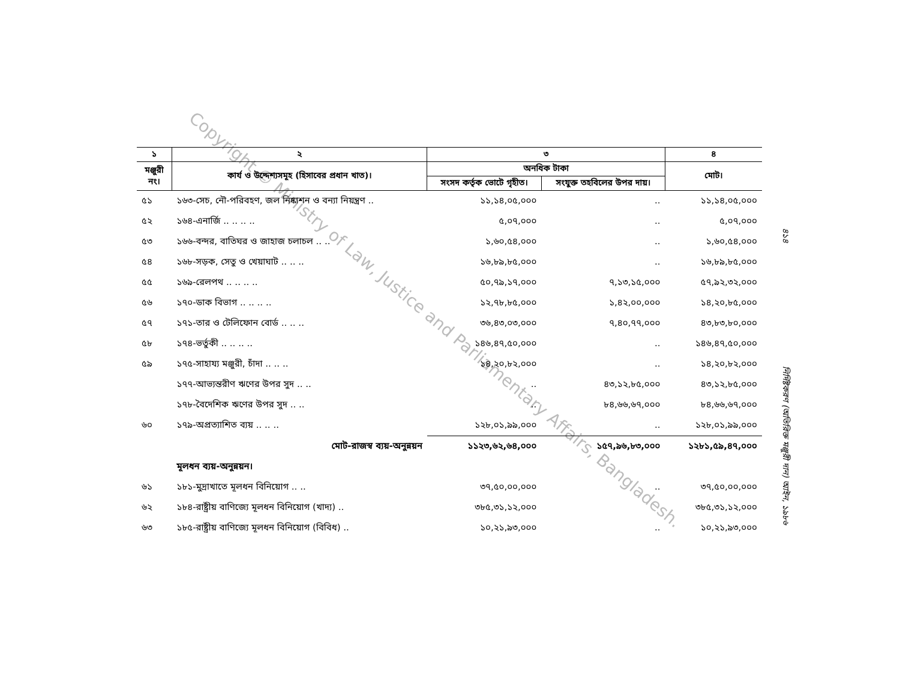Copyright © Ministry of Law, Justice and Parliamentary Affairs, Bangladesh.
| ১ | ২ | ৩ | | ৪ |
| --- | --- | --- | --- | --- |
| মঞ্জুরী নং। | কার্য ও উদ্দেশ্যসমূহ (হিসাবের প্রধান খাত)। | অনধিক টাকা | | মোট। |
| | | সংসদ কর্তৃক ভোটে গৃহীত। | সংযুক্ত তহবিলের উপর দায়। | |
| ৫১ | ১৬৩-সেচ, নৌ-পরিবহণ, জল নিষ্কাশন ও বন্যা নিয়ন্ত্রণ .. | ১১,১৪,০৫,০০০ | .. | ১১,১৪,০৫,০০০ |
| ৫২ | ১৬৪-এনার্জি .. .. .. .. | ৫,০৭,০০০ | .. | ৫,০৭,০০০ |
| ৫৩ | ১৬৬-বন্দর, বাতিঘর ও জাহাজ চলাচল .. .. | ১,৬০,৫৪,০০০ | .. | ১,৬০,৫৪,০০০ |
| ৫৪ | ১৬৮-সড়ক, সেতু ও খেয়াঘাট .. .. .. | ১৬,৮৯,৮৫,০০০ | .. | ১৬,৮৯,৮৫,০০০ |
| ৫৫ | ১৬৯-রেলপথ .. .. .. .. | ৫০,৭৯,১৭,০০০ | ৭,১৩,১৫,০০০ | ৫৭,৯২,৩২,০০০ |
| ৫৬ | ১৭০-ডাক বিভাগ .. .. .. .. | ১২,৭৮,৮৫,০০০ | ১,৪২,০০,০০০ | ১৪,২০,৮৫,০০০ |
| ৫৭ | ১৭১-তার ও টেলিফোন বোর্ড .. .. .. | ৩৬,৪৩,০৩,০০০ | ৭,৪০,৭৭,০০০ | ৪৩,৮৩,৮০,০০০ |
| ৫৮ | ১৭৪-ভর্তুকী .. .. .. .. | ১৪৬,৪৭,৫০,০০০ | .. | ১৪৬,৪৭,৫০,০০০ |
| ৫৯ | ১৭৫-সাহায্য মঞ্জুরী, চাঁদা .. .. .. | ১৪,২০,৮২,০০০ | .. | ১৪,২০,৮২,০০০ |
| | ১৭৭-আভ্যন্তরীণ ঋণের উপর সুদ .. .. | .. | ৪৩,১২,৮৫,০০০ | ৪৩,১২,৮৫,০০০ |
| | ১৭৮-বৈদেশিক ঋণের উপর সুদ .. .. | .. | ৮৪,৬৬,৬৭,০০০ | ৮৪,৬৬,৬৭,০০০ |
| ৬০ | ১৭৯-অপ্রত্যাশিত ব্যয় .. .. .. | ১২৮,০১,৯৯,০০০ | .. | ১২৮,০১,৯৯,০০০ |
| | মোট-রাজস্ব ব্যয়-অনুন্নয়ন | ১১২৩,৬২,৬৪,০০০ | ১৫৭,৯৬,৮৩,০০০ | ১২৮১,৫৯,৪৭,০০০ |
| | মূলধন ব্যয়-অনুন্নয়ন। | | | |
| ৬১ | ১৮১-মুদ্রাখাতে মূলধন বিনিয়োগ .. .. | ৩৭,৫০,০০,০০০ | .. | ৩৭,৫০,০০,০০০ |
| ৬২ | ১৮৪-রাষ্ট্রীয় বাণিজ্যে মূলধন বিনিয়োগ (খাদ্য) .. | ৩৮৫,৩১,১২,০০০ | | ৩৮৫,৩১,১২,০০০ |
| ৬৩ | ১৮৫-রাষ্ট্রীয় বাণিজ্যে মূলধন বিনিয়োগ (বিবিধ) .. | ১০,২১,৯৩,০০০ | .. | ১০,২১,৯৩,০০০ |
৪১৪
নির্দিষ্টকরণ (অতিরিক্ত মঞ্জুরী দান) আইন, ১৯৮৬